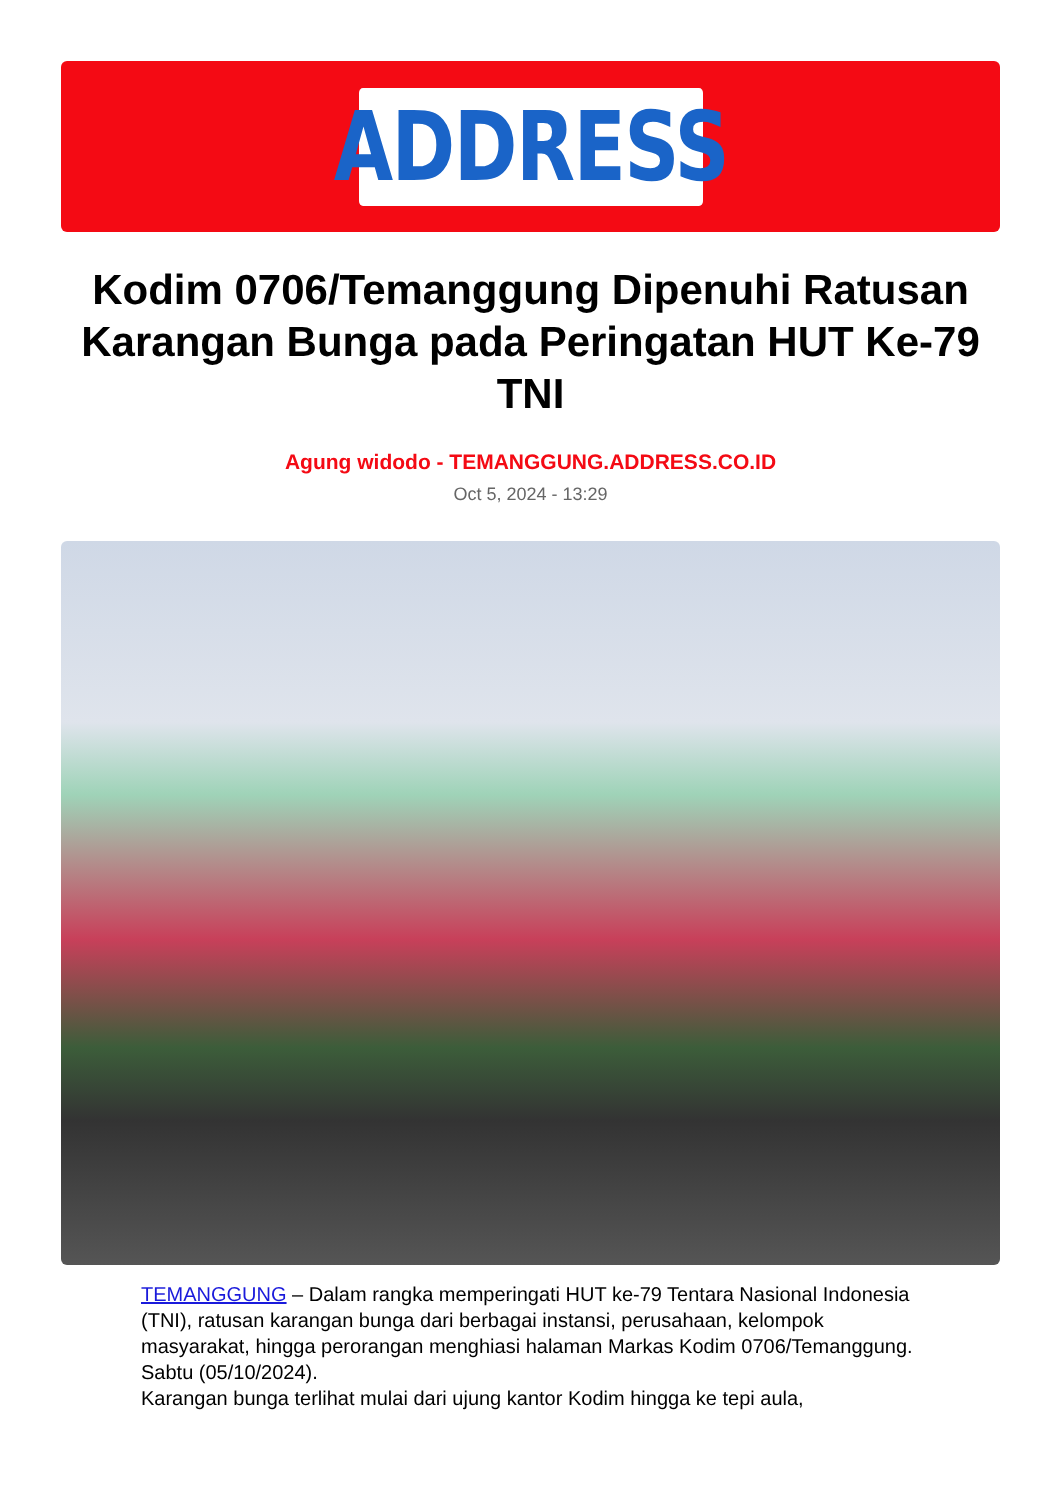ADDRESS
Kodim 0706/Temanggung Dipenuhi Ratusan Karangan Bunga pada Peringatan HUT Ke-79 TNI
Agung widodo - TEMANGGUNG.ADDRESS.CO.ID
Oct 5, 2024 - 13:29
TEMANGGUNG – Dalam rangka memperingati HUT ke-79 Tentara Nasional Indonesia (TNI), ratusan karangan bunga dari berbagai instansi, perusahaan, kelompok masyarakat, hingga perorangan menghiasi halaman Markas Kodim 0706/Temanggung. Sabtu (05/10/2024).
Karangan bunga terlihat mulai dari ujung kantor Kodim hingga ke tepi aula,